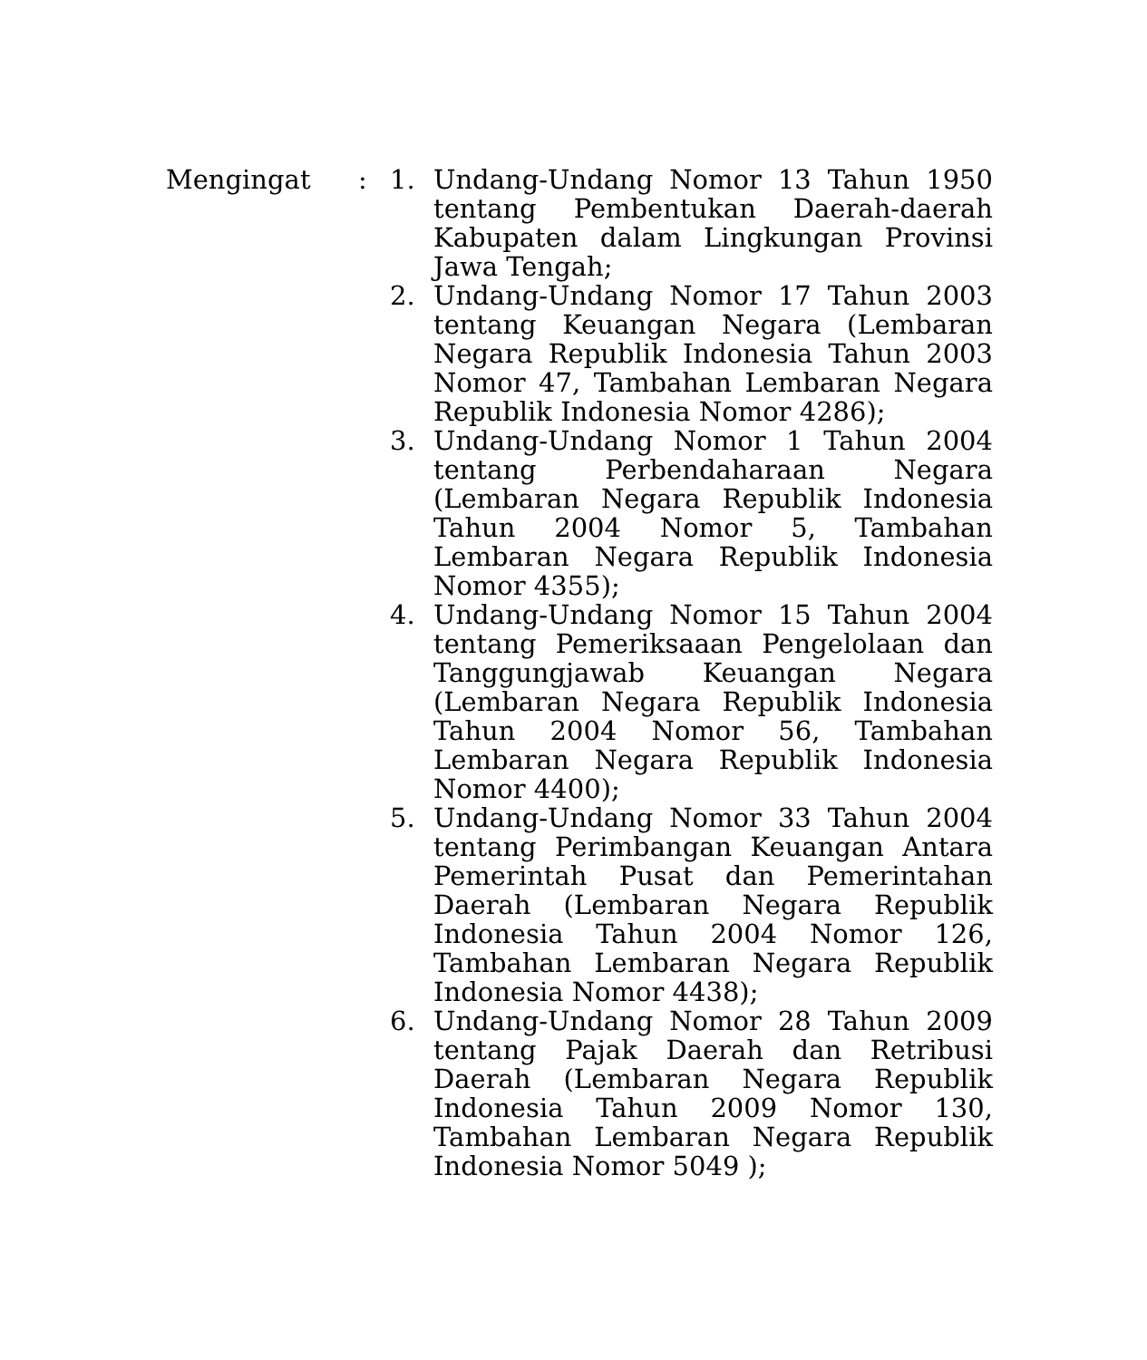Mengingat : 1. Undang-Undang Nomor 13 Tahun 1950 tentang Pembentukan Daerah-daerah Kabupaten dalam Lingkungan Provinsi Jawa Tengah;
2. Undang-Undang Nomor 17 Tahun 2003 tentang Keuangan Negara (Lembaran Negara Republik Indonesia Tahun 2003 Nomor 47, Tambahan Lembaran Negara Republik Indonesia Nomor 4286);
3. Undang-Undang Nomor 1 Tahun 2004 tentang Perbendaharaan Negara (Lembaran Negara Republik Indonesia Tahun 2004 Nomor 5, Tambahan Lembaran Negara Republik Indonesia Nomor 4355);
4. Undang-Undang Nomor 15 Tahun 2004 tentang Pemeriksaaan Pengelolaan dan Tanggungjawab Keuangan Negara (Lembaran Negara Republik Indonesia Tahun 2004 Nomor 56, Tambahan Lembaran Negara Republik Indonesia Nomor 4400);
5. Undang-Undang Nomor 33 Tahun 2004 tentang Perimbangan Keuangan Antara Pemerintah Pusat dan Pemerintahan Daerah (Lembaran Negara Republik Indonesia Tahun 2004 Nomor 126, Tambahan Lembaran Negara Republik Indonesia Nomor 4438);
6. Undang-Undang Nomor 28 Tahun 2009 tentang Pajak Daerah dan Retribusi Daerah (Lembaran Negara Republik Indonesia Tahun 2009 Nomor 130, Tambahan Lembaran Negara Republik Indonesia Nomor 5049 );